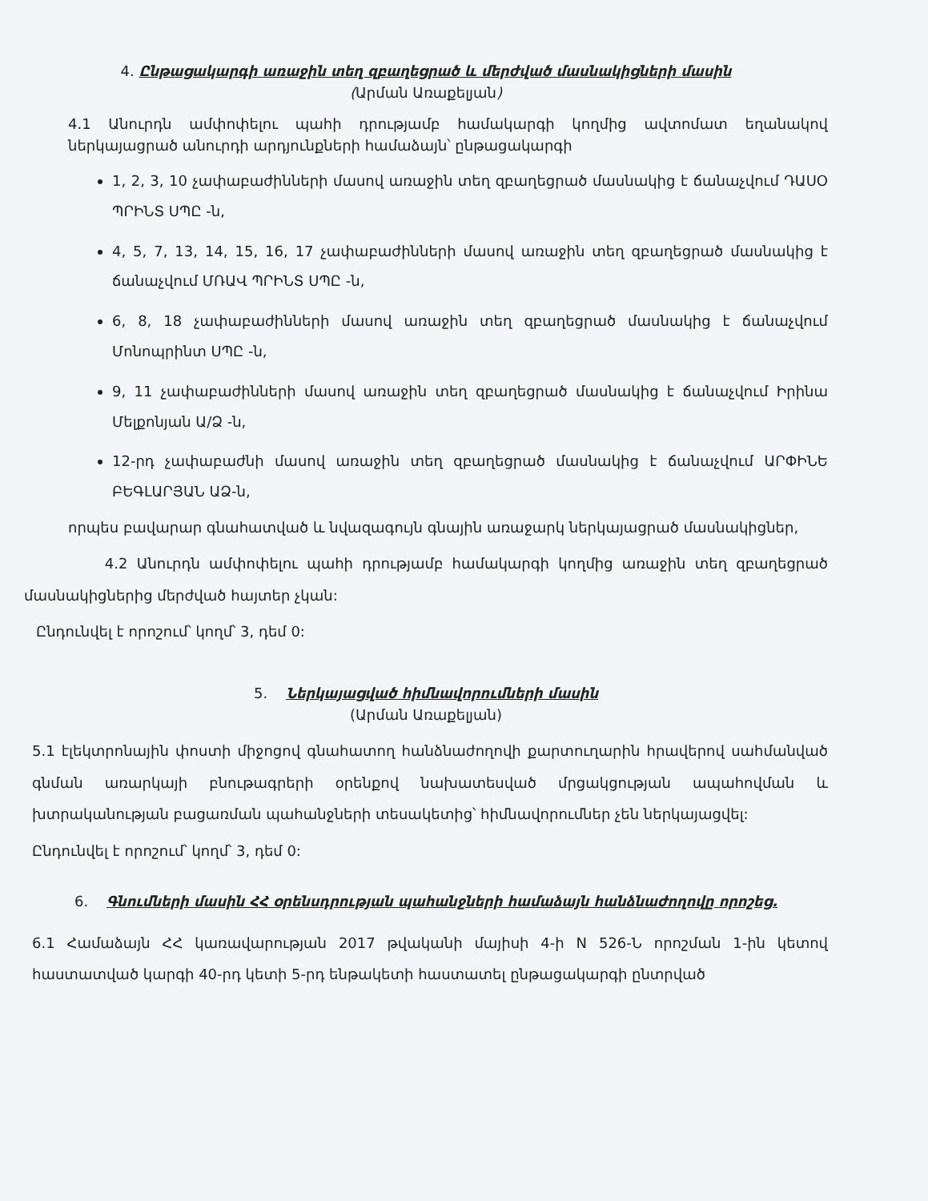4. Ընթացակարգի առաջին տեղ զբաղեցրած և մերժված մասնակիցների մասին
(Արման Առաքելյան)
4.1 Անուրդն ամփոփելու պահի դրությամբ համակարգի կողմից ավտոմատ եղանակով ներկայացրած անուրդի արդյունքների համաձայն՝ ընթացակարգի
1, 2, 3, 10 չափաբաժինների մասով առաջին տեղ զբաղեցրած մասնակից է ճանաչվում ԴԱՍՕ ՊՐԻՆՏ ՍՊԸ -ն,
4, 5, 7, 13, 14, 15, 16, 17 չափաբաժինների մասով առաջին տեղ զբաղեցրած մասնակից է ճանաչվում ՄՌԱՎ ՊՐԻՆՏ ՍՊԸ -ն,
6, 8, 18 չափաբաժինների մասով առաջին տեղ զբաղեցրած մասնակից է ճանաչվում Մոնոպրինտ ՍՊԸ -ն,
9, 11 չափաբաժինների մասով առաջին տեղ զբաղեցրած մասնակից է ճանաչվում Իրինա Մելքոնյան Ա/Ձ -ն,
12-րդ չափաբաժնի մասով առաջին տեղ զբաղեցրած մասնակից է ճանաչվում ԱՐՓԻՆԵ ԲԵԳԼԱՐՅԱՆ ԱՁ-ն,
որպես բավարար գնահատված և նվազագույն գնային առաջարկ ներկայացրած մասնակիցներ,
4.2 Անուրդն ամփոփելու պահի դրությամբ համակարգի կողմից առաջին տեղ զբաղեցրած մասնակիցներից մերժված հայտեր չկան:
Ընդունվել է որոշում՝ կողմ՝ 3, դեմ 0:
5. Ներկայացված հիմնավորումների մասին
(Արման Առաքելյան)
5.1 էլեկտրոնային փոստի միջոցով գնահատող հանձնաժողովի քարտուղարին հրավերով սահմանված գնման առարկայի բնութագրերի օրենքով նախատեսված մրցակցության ապահովման և խտրականության բացառման պահանջների տեսակետից՝ հիմնավորումներ չեն ներկայացվել:
Ընդունվել է որոշում՝ կողմ՝ 3, դեմ 0:
6. Գնումների մասին ՀՀ օրենսդրության պահանջների համաձայն հանձնաժողովը որոշեց.
6.1 Համաձայն ՀՀ կառավարության 2017 թվականի մայիսի 4-ի N 526-Ն որոշման 1-ին կետով հաստատված կարգի 40-րդ կետի 5-րդ ենթակետի հաստատել ընթացակարգի ընտրված